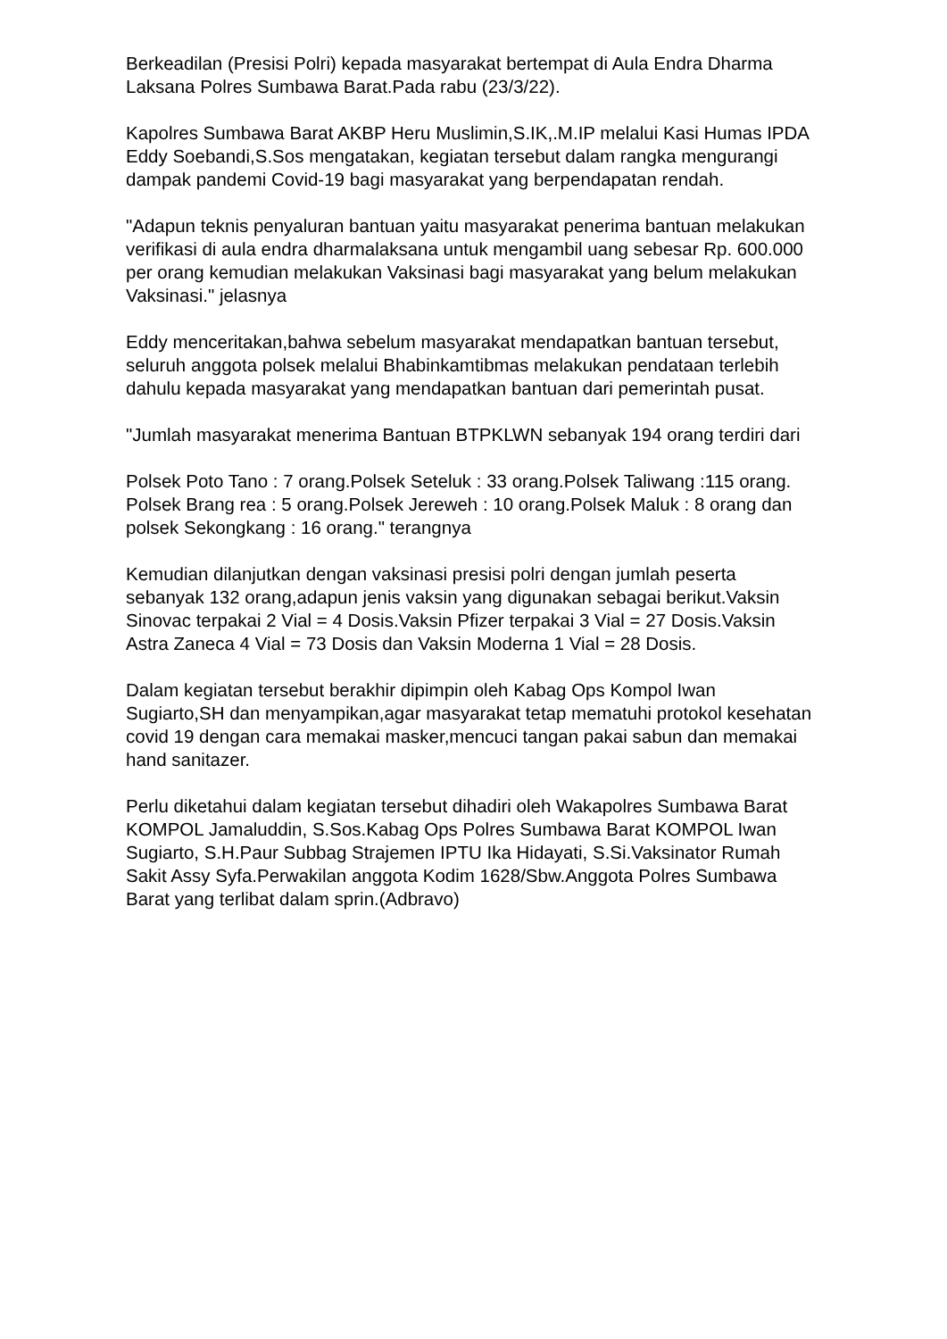Berkeadilan (Presisi Polri) kepada masyarakat bertempat di Aula Endra Dharma Laksana Polres Sumbawa Barat.Pada rabu (23/3/22).
Kapolres Sumbawa Barat AKBP Heru Muslimin,S.IK,.M.IP melalui Kasi Humas IPDA Eddy Soebandi,S.Sos mengatakan, kegiatan tersebut dalam rangka mengurangi dampak pandemi Covid-19 bagi masyarakat yang berpendapatan rendah.
"Adapun teknis penyaluran bantuan yaitu masyarakat penerima bantuan melakukan verifikasi di aula endra dharmalaksana untuk mengambil uang sebesar Rp. 600.000 per orang kemudian melakukan Vaksinasi bagi masyarakat yang belum melakukan Vaksinasi." jelasnya
Eddy menceritakan,bahwa sebelum masyarakat mendapatkan bantuan tersebut, seluruh anggota polsek melalui Bhabinkamtibmas melakukan pendataan terlebih dahulu kepada masyarakat yang mendapatkan bantuan dari pemerintah pusat.
"Jumlah masyarakat menerima Bantuan BTPKLWN sebanyak 194 orang terdiri dari
Polsek Poto Tano : 7 orang.Polsek Seteluk : 33 orang.Polsek Taliwang :115 orang. Polsek Brang rea : 5 orang.Polsek Jereweh : 10 orang.Polsek Maluk : 8 orang dan polsek Sekongkang : 16 orang." terangnya
Kemudian dilanjutkan dengan vaksinasi presisi polri dengan jumlah peserta sebanyak 132 orang,adapun jenis vaksin yang digunakan sebagai berikut.Vaksin Sinovac terpakai 2 Vial = 4 Dosis.Vaksin Pfizer terpakai 3 Vial = 27 Dosis.Vaksin Astra Zaneca 4 Vial = 73 Dosis dan Vaksin Moderna 1 Vial = 28 Dosis.
Dalam kegiatan tersebut berakhir dipimpin oleh Kabag Ops Kompol Iwan Sugiarto,SH dan menyampikan,agar masyarakat tetap mematuhi protokol kesehatan covid 19 dengan cara memakai masker,mencuci tangan pakai sabun dan memakai hand sanitazer.
Perlu diketahui dalam kegiatan tersebut dihadiri oleh Wakapolres Sumbawa Barat KOMPOL Jamaluddin, S.Sos.Kabag Ops Polres Sumbawa Barat KOMPOL Iwan Sugiarto, S.H.Paur Subbag Strajemen IPTU Ika Hidayati, S.Si.Vaksinator Rumah Sakit Assy Syfa.Perwakilan anggota Kodim 1628/Sbw.Anggota Polres Sumbawa Barat yang terlibat dalam sprin.(Adbravo)